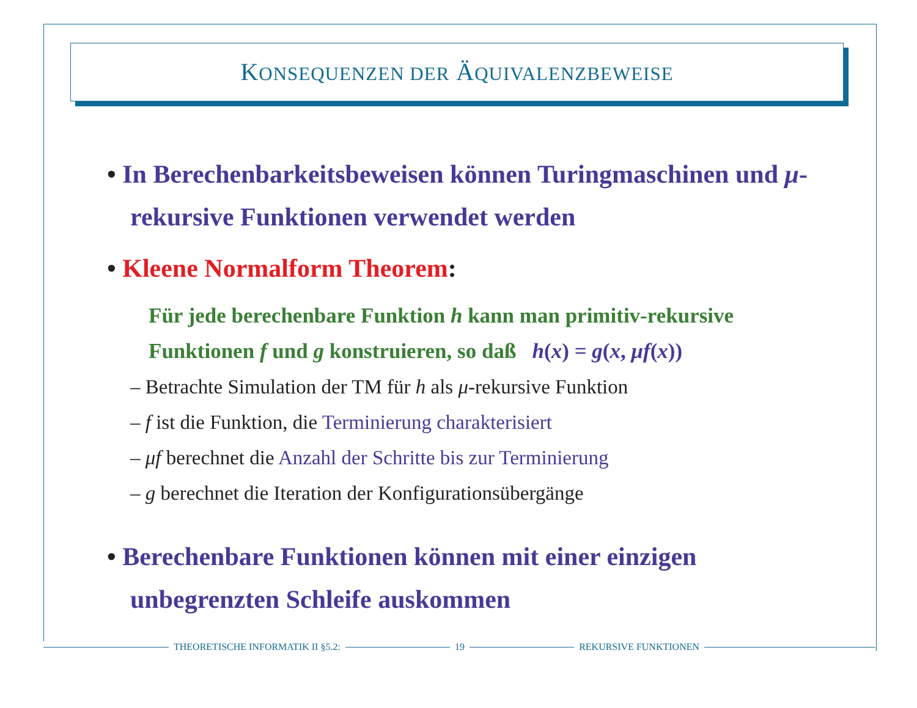KONSEQUENZEN DER ÄQUIVALENZBEWEISE
• In Berechenbarkeitsbeweisen können Turingmaschinen und μ-rekursive Funktionen verwendet werden
• Kleene Normalform Theorem:
Für jede berechenbare Funktion h kann man primitiv-rekursive Funktionen f und g konstruieren, so daß h(x) = g(x, μf(x))
– Betrachte Simulation der TM für h als μ-rekursive Funktion
– f ist die Funktion, die Terminierung charakterisiert
– μf berechnet die Anzahl der Schritte bis zur Terminierung
– g berechnet die Iteration der Konfigurationsübergänge
• Berechenbare Funktionen können mit einer einzigen unbegrenzten Schleife auskommen
THEORETISCHE INFORMATIK II §5.2: 19 REKURSIVE FUNKTIONEN